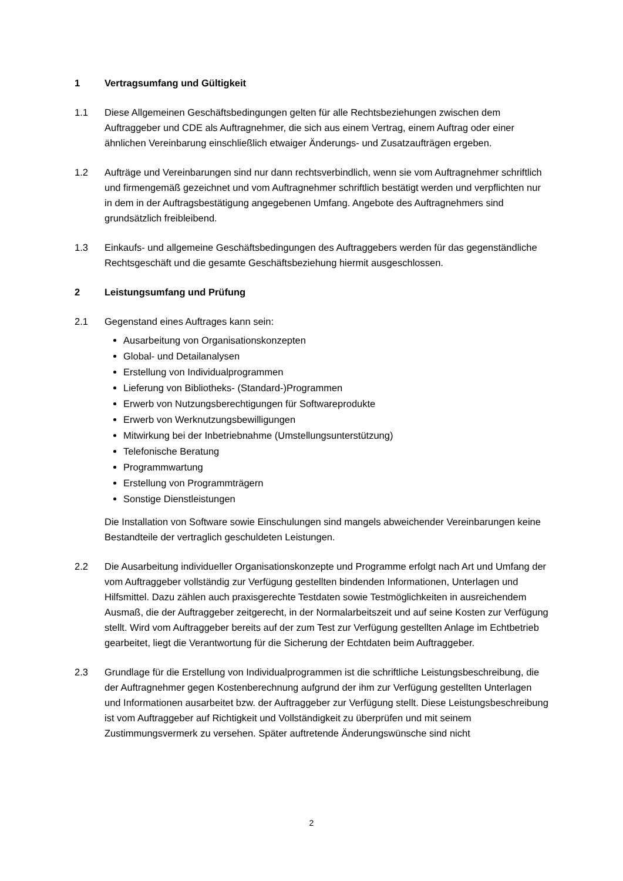1 Vertragsumfang und Gültigkeit
1.1 Diese Allgemeinen Geschäftsbedingungen gelten für alle Rechtsbeziehungen zwischen dem Auftraggeber und CDE als Auftragnehmer, die sich aus einem Vertrag, einem Auftrag oder einer ähnlichen Vereinbarung einschließlich etwaiger Änderungs- und Zusatzaufträgen ergeben.
1.2 Aufträge und Vereinbarungen sind nur dann rechtsverbindlich, wenn sie vom Auftragnehmer schriftlich und firmengemäß gezeichnet und vom Auftragnehmer schriftlich bestätigt werden und verpflichten nur in dem in der Auftragsbestätigung angegebenen Umfang. Angebote des Auftragnehmers sind grundsätzlich freibleibend.
1.3 Einkaufs- und allgemeine Geschäftsbedingungen des Auftraggebers werden für das gegenständliche Rechtsgeschäft und die gesamte Geschäftsbeziehung hiermit ausgeschlossen.
2 Leistungsumfang und Prüfung
2.1 Gegenstand eines Auftrages kann sein:
Ausarbeitung von Organisationskonzepten
Global- und Detailanalysen
Erstellung von Individualprogrammen
Lieferung von Bibliotheks- (Standard-)Programmen
Erwerb von Nutzungsberechtigungen für Softwareprodukte
Erwerb von Werknutzungsbewilligungen
Mitwirkung bei der Inbetriebnahme (Umstellungsunterstützung)
Telefonische Beratung
Programmwartung
Erstellung von Programmträgern
Sonstige Dienstleistungen
Die Installation von Software sowie Einschulungen sind mangels abweichender Vereinbarungen keine Bestandteile der vertraglich geschuldeten Leistungen.
2.2 Die Ausarbeitung individueller Organisationskonzepte und Programme erfolgt nach Art und Umfang der vom Auftraggeber vollständig zur Verfügung gestellten bindenden Informationen, Unterlagen und Hilfsmittel. Dazu zählen auch praxisgerechte Testdaten sowie Testmöglichkeiten in ausreichendem Ausmaß, die der Auftraggeber zeitgerecht, in der Normalarbeitszeit und auf seine Kosten zur Verfügung stellt. Wird vom Auftraggeber bereits auf der zum Test zur Verfügung gestellten Anlage im Echtbetrieb gearbeitet, liegt die Verantwortung für die Sicherung der Echtdaten beim Auftraggeber.
2.3 Grundlage für die Erstellung von Individualprogrammen ist die schriftliche Leistungsbeschreibung, die der Auftragnehmer gegen Kostenberechnung aufgrund der ihm zur Verfügung gestellten Unterlagen und Informationen ausarbeitet bzw. der Auftraggeber zur Verfügung stellt. Diese Leistungsbeschreibung ist vom Auftraggeber auf Richtigkeit und Vollständigkeit zu überprüfen und mit seinem Zustimmungsvermerk zu versehen. Später auftretende Änderungswünsche sind nicht
2